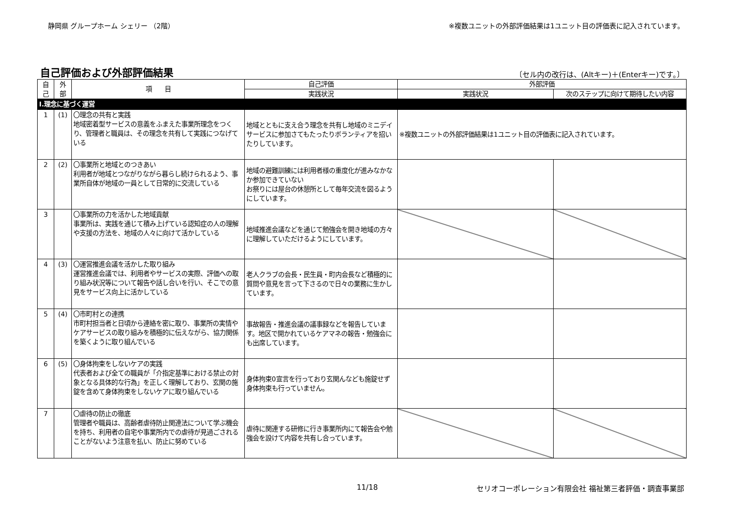静岡県 グループホーム シェリー （2階） ※複数ユニットの外部評価結果は1ユニット目の評価表に記入されています。
自己評価および外部評価結果
〔セル内の改行は、(Altキー)＋(Enterキー)です。〕
| 自 己 | 外 部 | 項 目 | 自己評価 | 外部評価 | |
| --- | --- | --- | --- | --- | --- |
| | | | 実践状況 | 実践状況 | 次のステップに向けて期待したい内容 |
| Ⅰ.理念に基づく運営 | | | | | |
| 1 | (1) | 〇理念の共有と実践 地域密着型サービスの意義をふまえた事業所理念をつくり、管理者と職員は、その理念を共有して実践につなげている | 地域とともに支え合う理念を共有し地域のミニデイサービスに参加さてもたったりボランティアを招いたりしています。 | ※複数ユニットの外部評価結果は1ユニット目の評価表に記入されています。 | |
| 2 | (2) | 〇事業所と地域とのつきあい 利用者が地域とつながりながら暮らし続けられるよう、事業所自体が地域の一員として日常的に交流している | 地域の避難訓練には利用者様の重度化が進みなかなか参加できていない お祭りには屋台の休憩所として毎年交流を図るようにしています。 | | |
| 3 | | 〇事業所の力を活かした地域貢献 事業所は、実践を通じて積み上げている認知症の人の理解や支援の方法を、地域の人々に向けて活かしている | 地域推進会議などを通じて勉強会を開き地域の方々に理解していただけるようにしています。 | | |
| 4 | (3) | 〇運営推進会議を活かした取り組み 運営推進会議では、利用者やサービスの実際、評価への取り組み状況等について報告や話し合いを行い、そこでの意見をサービス向上に活かしている | 老人クラブの会長・民生員・町内会長など積極的に質問や意見を言って下さるので日々の業務に生かしています。 | | |
| 5 | (4) | 〇市町村との連携 市町村担当者と日頃から連絡を密に取り、事業所の実情やケアサービスの取り組みを積極的に伝えながら、協力関係を築くように取り組んでいる | 事故報告・推進会議の議事録などを報告しています。地区で開かれているケアマネの報告・勉強会にも出席しています。 | | |
| 6 | (5) | 〇身体拘束をしないケアの実践 代表者および全ての職員が「介指定基準における禁止の対象となる具体的な行為」を正しく理解しており、玄関の施錠を含めて身体拘束をしないケアに取り組んでいる | 身体拘束0宣言を行っており玄関んなども施錠せず身体拘束も行っていません。 | | |
| 7 | | 〇虐待の防止の徹底 管理者や職員は、高齢者虐待防止関連法について学ぶ機会を持ち、利用者の自宅や事業所内での虐待が見過ごされることがないよう注意を払い、防止に努めている | 虐待に関連する研修に行き事業所内にて報告会や勉強会を設けて内容を共有し合っています。 | | |
11/18 セリオコーポレーション有限会社 福祉第三者評価・調査事業部